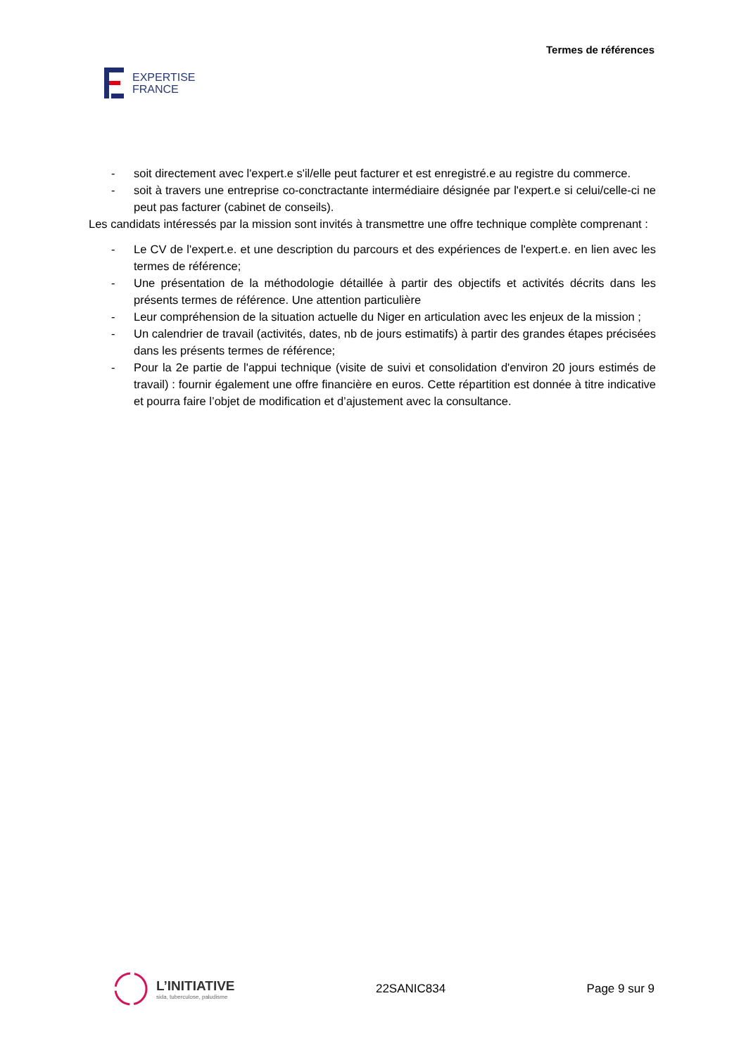EXPERTISE
FRANCE
Termes de références
- soit directement avec l'expert.e s'il/elle peut facturer et est enregistré.e au registre du commerce.
- soit à travers une entreprise co-conctractante intermédiaire désignée par l'expert.e si celui/celle-ci ne peut pas facturer (cabinet de conseils).
Les candidats intéressés par la mission sont invités à transmettre une offre technique complète comprenant :
- Le CV de l'expert.e. et une description du parcours et des expériences de l'expert.e. en lien avec les termes de référence;
- Une présentation de la méthodologie détaillée à partir des objectifs et activités décrits dans les présents termes de référence. Une attention particulière
- Leur compréhension de la situation actuelle du Niger en articulation avec les enjeux de la mission ;
- Un calendrier de travail (activités, dates, nb de jours estimatifs) à partir des grandes étapes précisées dans les présents termes de référence;
- Pour la 2e partie de l'appui technique (visite de suivi et consolidation d'environ 20 jours estimés de travail) : fournir également une offre financière en euros. Cette répartition est donnée à titre indicative et pourra faire l’objet de modification et d’ajustement avec la consultance.
L’INITIATIVE
sida, tuberculose, paludisme
22SANIC834 Page 9 sur 9